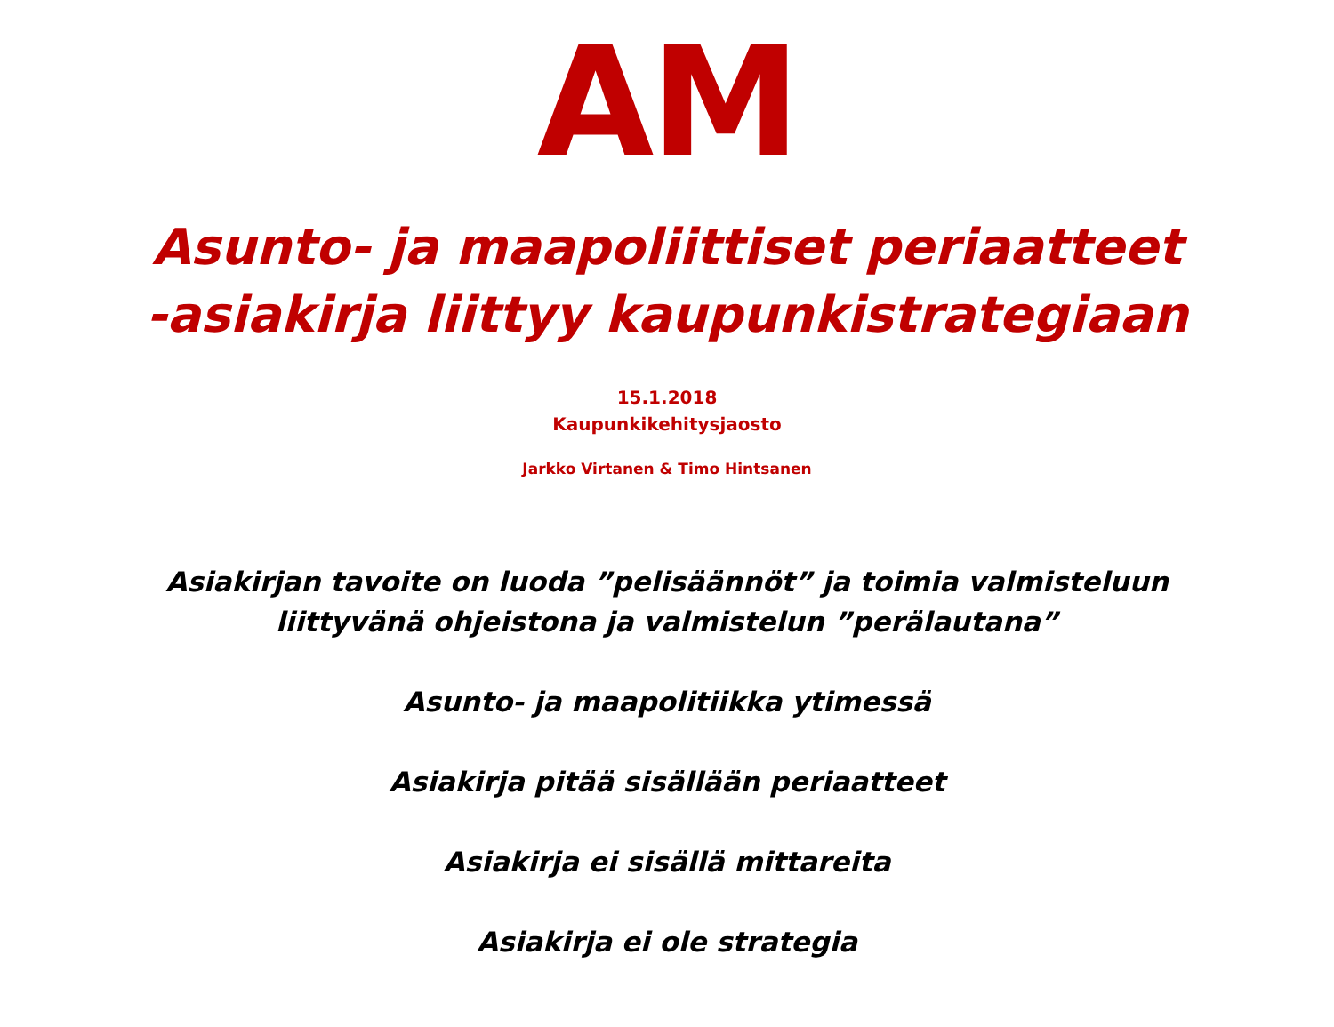AM
Asunto- ja maapoliittiset periaatteet
-asiakirja liittyy kaupunkistrategiaan
15.1.2018
Kaupunkikehitysjaosto
Jarkko Virtanen & Timo Hintsanen
Asiakirjan tavoite on luoda ”pelisäännöt” ja toimia valmisteluun
liittyvänä ohjeistona ja valmistelun ”perälautana”
Asunto- ja maapolitiikka ytimessä
Asiakirja pitää sisällään periaatteet
Asiakirja ei sisällä mittareita
Asiakirja ei ole strategia